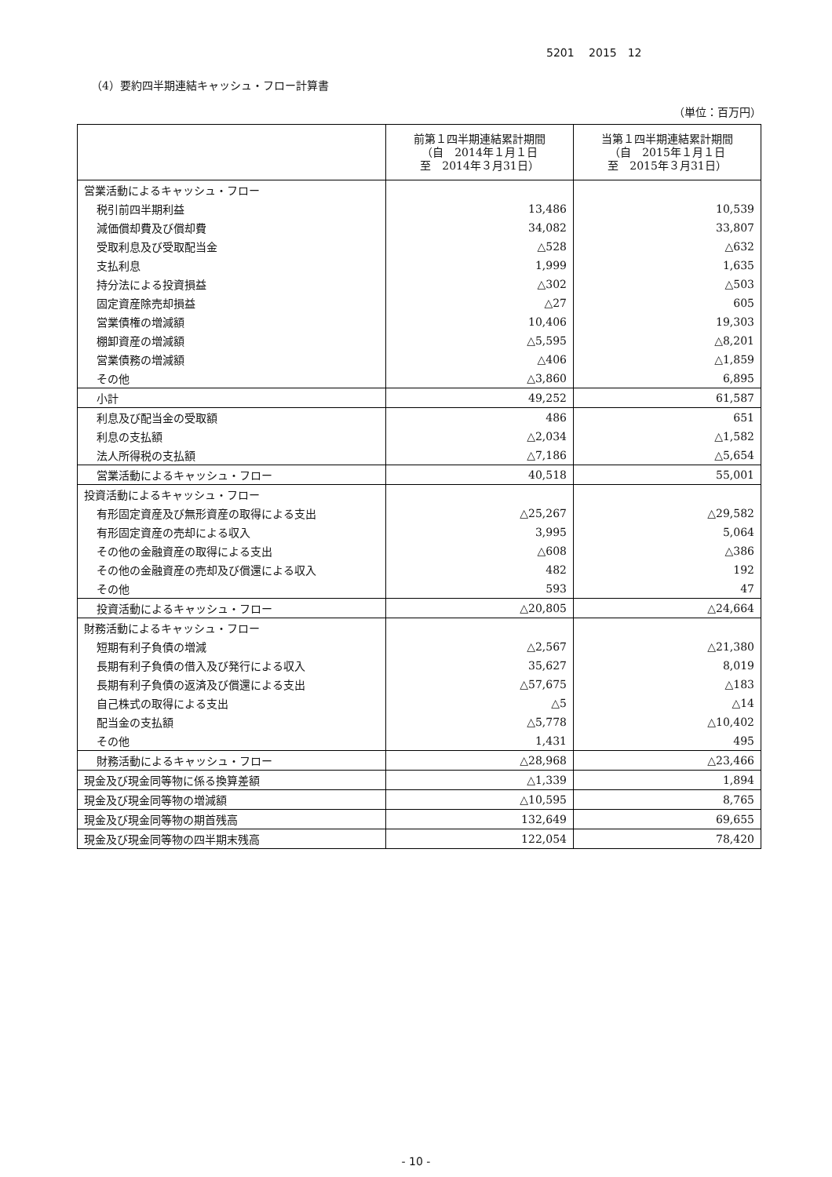5201　 2015　12
（4）要約四半期連結キャッシュ・フロー計算書
（単位：百万円）
| | 前第１四半期連結累計期間 （自 2014年１月１日 至 2014年３月31日） | 当第１四半期連結累計期間 （自 2015年１月１日 至 2015年３月31日） |
| --- | --- | --- |
| 営業活動によるキャッシュ・フロー | | |
| 税引前四半期利益 | 13,486 | 10,539 |
| 減価償却費及び償却費 | 34,082 | 33,807 |
| 受取利息及び受取配当金 | △528 | △632 |
| 支払利息 | 1,999 | 1,635 |
| 持分法による投資損益 | △302 | △503 |
| 固定資産除売却損益 | △27 | 605 |
| 営業債権の増減額 | 10,406 | 19,303 |
| 棚卸資産の増減額 | △5,595 | △8,201 |
| 営業債務の増減額 | △406 | △1,859 |
| その他 | △3,860 | 6,895 |
| 小計 | 49,252 | 61,587 |
| 利息及び配当金の受取額 | 486 | 651 |
| 利息の支払額 | △2,034 | △1,582 |
| 法人所得税の支払額 | △7,186 | △5,654 |
| 営業活動によるキャッシュ・フロー | 40,518 | 55,001 |
| 投資活動によるキャッシュ・フロー | | |
| 有形固定資産及び無形資産の取得による支出 | △25,267 | △29,582 |
| 有形固定資産の売却による収入 | 3,995 | 5,064 |
| その他の金融資産の取得による支出 | △608 | △386 |
| その他の金融資産の売却及び償還による収入 | 482 | 192 |
| その他 | 593 | 47 |
| 投資活動によるキャッシュ・フロー | △20,805 | △24,664 |
| 財務活動によるキャッシュ・フロー | | |
| 短期有利子負債の増減 | △2,567 | △21,380 |
| 長期有利子負債の借入及び発行による収入 | 35,627 | 8,019 |
| 長期有利子負債の返済及び償還による支出 | △57,675 | △183 |
| 自己株式の取得による支出 | △5 | △14 |
| 配当金の支払額 | △5,778 | △10,402 |
| その他 | 1,431 | 495 |
| 財務活動によるキャッシュ・フロー | △28,968 | △23,466 |
| 現金及び現金同等物に係る換算差額 | △1,339 | 1,894 |
| 現金及び現金同等物の増減額 | △10,595 | 8,765 |
| 現金及び現金同等物の期首残高 | 132,649 | 69,655 |
| 現金及び現金同等物の四半期末残高 | 122,054 | 78,420 |
- 10 -